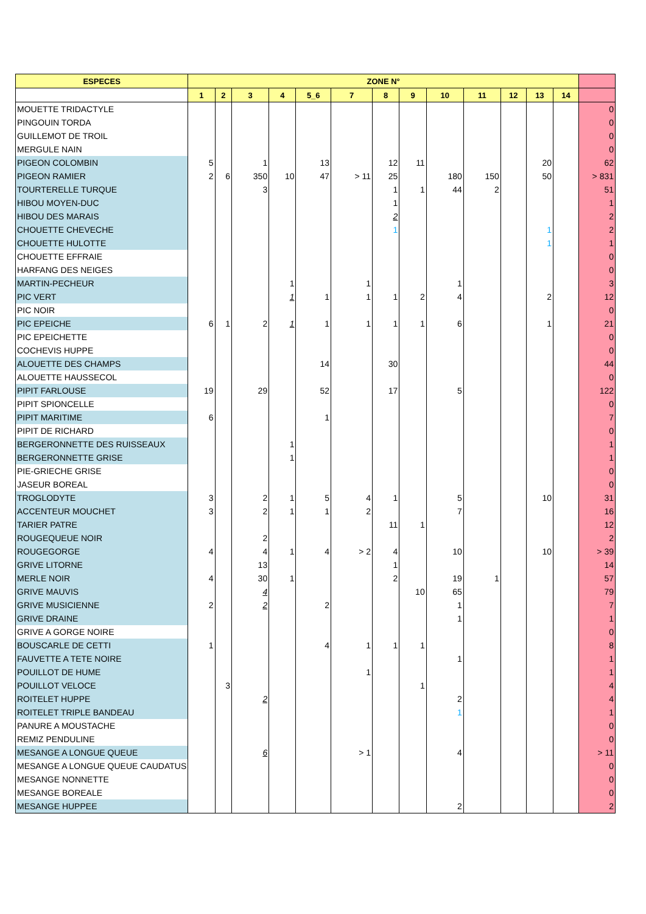| ESPECES | ZONE N° | | | | | | | | | | | | | |
| --- | --- | --- | --- | --- | --- | --- | --- | --- | --- | --- | --- | --- | --- | --- |
| | 1 | 2 | 3 | 4 | 5_6 | 7 | 8 | 9 | 10 | 11 | 12 | 13 | 14 | |
| MOUETTE TRIDACTYLE | | | | | | | | | | | | | | 0 |
| PINGOUIN TORDA | | | | | | | | | | | | | | 0 |
| GUILLEMOT DE TROIL | | | | | | | | | | | | | | 0 |
| MERGULE NAIN | | | | | | | | | | | | | | 0 |
| PIGEON COLOMBIN | 5 | | 1 | | 13 | | 12 | 11 | | | | 20 | | 62 |
| PIGEON RAMIER | 2 | 6 | 350 | 10 | 47 | > 11 | 25 | | 180 | 150 | | 50 | | > 831 |
| TOURTERELLE TURQUE | | | 3 | | | | 1 | 1 | 44 | 2 | | | | 51 |
| HIBOU MOYEN-DUC | | | | | | | 1 | | | | | | | 1 |
| HIBOU DES MARAIS | | | | | | | 2 | | | | | | | 2 |
| CHOUETTE CHEVECHE | | | | | | | 1 | | | | | 1 | | 2 |
| CHOUETTE HULOTTE | | | | | | | | | | | | 1 | | 1 |
| CHOUETTE EFFRAIE | | | | | | | | | | | | | | 0 |
| HARFANG DES NEIGES | | | | | | | | | | | | | | 0 |
| MARTIN-PECHEUR | | | | 1 | | 1 | | | 1 | | | | | 3 |
| PIC VERT | | | | 1 | 1 | 1 | 1 | 2 | 4 | | | 2 | | 12 |
| PIC NOIR | | | | | | | | | | | | | | 0 |
| PIC EPEICHE | 6 | 1 | 2 | 1 | 1 | 1 | 1 | 1 | 6 | | | 1 | | 21 |
| PIC EPEICHETTE | | | | | | | | | | | | | | 0 |
| COCHEVIS HUPPE | | | | | | | | | | | | | | 0 |
| ALOUETTE DES CHAMPS | | | | | 14 | | 30 | | | | | | | 44 |
| ALOUETTE HAUSSECOL | | | | | | | | | | | | | | 0 |
| PIPIT FARLOUSE | 19 | | 29 | | 52 | | 17 | | 5 | | | | | 122 |
| PIPIT SPIONCELLE | | | | | | | | | | | | | | 0 |
| PIPIT MARITIME | 6 | | | | 1 | | | | | | | | | 7 |
| PIPIT DE RICHARD | | | | | | | | | | | | | | 0 |
| BERGERONNETTE DES RUISSEAUX | | | | 1 | | | | | | | | | | 1 |
| BERGERONNETTE GRISE | | | | 1 | | | | | | | | | | 1 |
| PIE-GRIECHE GRISE | | | | | | | | | | | | | | 0 |
| JASEUR BOREAL | | | | | | | | | | | | | | 0 |
| TROGLODYTE | 3 | | 2 | 1 | 5 | 4 | 1 | | 5 | | | 10 | | 31 |
| ACCENTEUR MOUCHET | 3 | | 2 | 1 | 1 | 2 | | | 7 | | | | | 16 |
| TARIER PATRE | | | | | | | 11 | 1 | | | | | | 12 |
| ROUGEQUEUE NOIR | | | 2 | | | | | | | | | | | 2 |
| ROUGEGORGE | 4 | | 4 | 1 | 4 | > 2 | 4 | | 10 | | | 10 | | > 39 |
| GRIVE LITORNE | | | 13 | | | | 1 | | | | | | | 14 |
| MERLE NOIR | 4 | | 30 | 1 | | | 2 | | 19 | 1 | | | | 57 |
| GRIVE MAUVIS | | | 4 | | | | | 10 | 65 | | | | | 79 |
| GRIVE MUSICIENNE | 2 | | 2 | | 2 | | | | 1 | | | | | 7 |
| GRIVE DRAINE | | | | | | | | | 1 | | | | | 1 |
| GRIVE A GORGE NOIRE | | | | | | | | | | | | | | 0 |
| BOUSCARLE DE CETTI | 1 | | | | 4 | 1 | 1 | 1 | | | | | | 8 |
| FAUVETTE A TETE NOIRE | | | | | | | | | 1 | | | | | 1 |
| POUILLOT DE HUME | | | | | | 1 | | | | | | | | 1 |
| POUILLOT VELOCE | | 3 | | | | | | 1 | | | | | | 4 |
| ROITELET HUPPE | | | 2 | | | | | | 2 | | | | | 4 |
| ROITELET TRIPLE BANDEAU | | | | | | | | | 1 | | | | | 1 |
| PANURE A MOUSTACHE | | | | | | | | | | | | | | 0 |
| REMIZ PENDULINE | | | | | | | | | | | | | | 0 |
| MESANGE A LONGUE QUEUE | | | 6 | | | > 1 | | | 4 | | | | | > 11 |
| MESANGE A LONGUE QUEUE CAUDATUS | | | | | | | | | | | | | | 0 |
| MESANGE NONNETTE | | | | | | | | | | | | | | 0 |
| MESANGE BOREALE | | | | | | | | | | | | | | 0 |
| MESANGE HUPPEE | | | | | | | | | 2 | | | | | 2 |